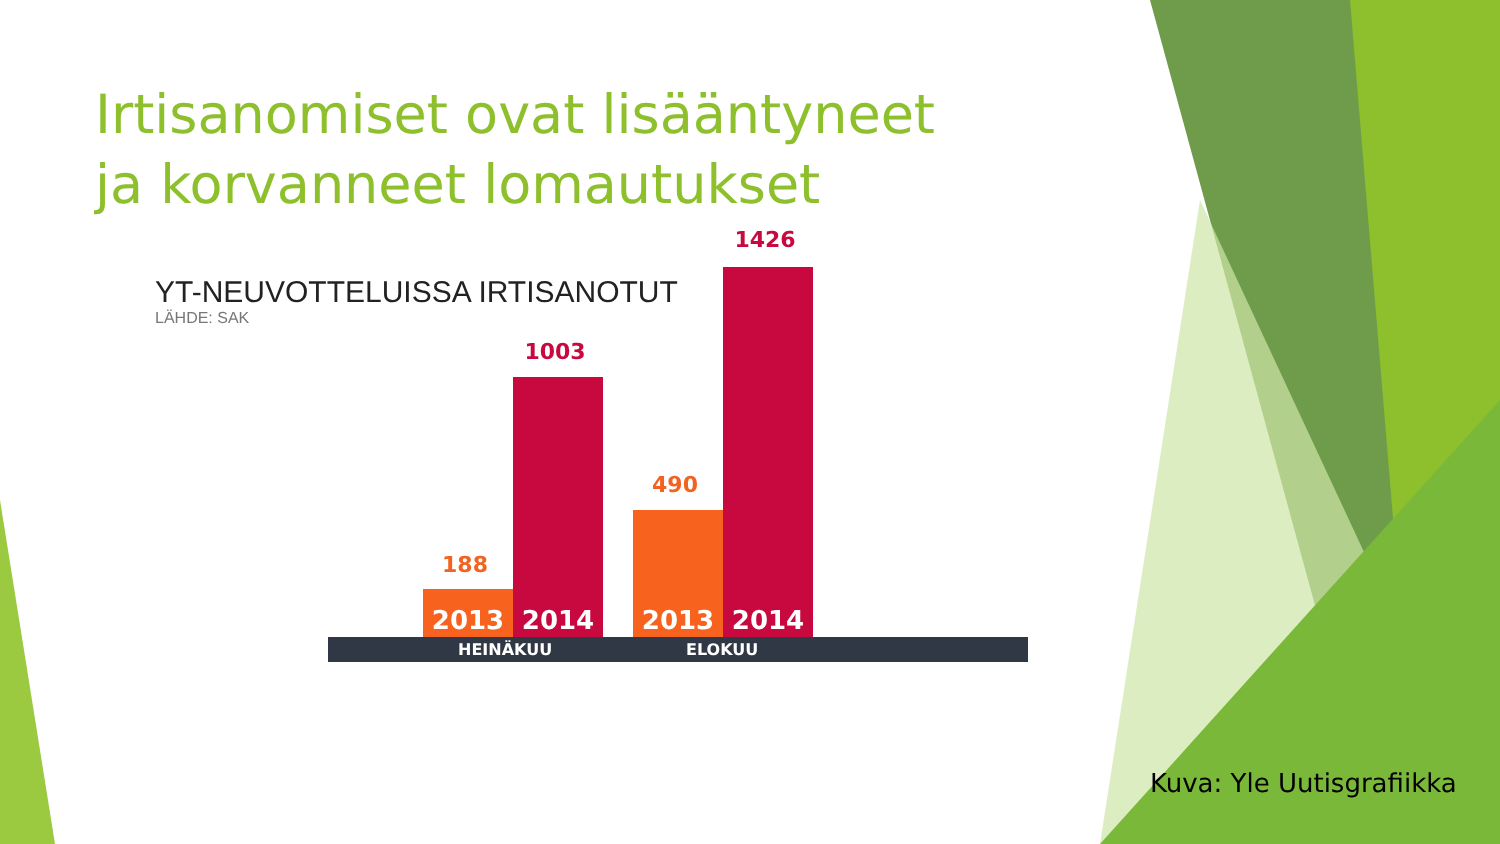Irtisanomiset ovat lisääntyneet ja korvanneet lomautukset
YT-NEUVOTTELUISSA IRTISANOTUT
LÄHDE: SAK
188
2013
1003
2014
490
2013
1426
2014
HEINÄKUU ELOKUU
Kuva: Yle Uutisgrafiikka